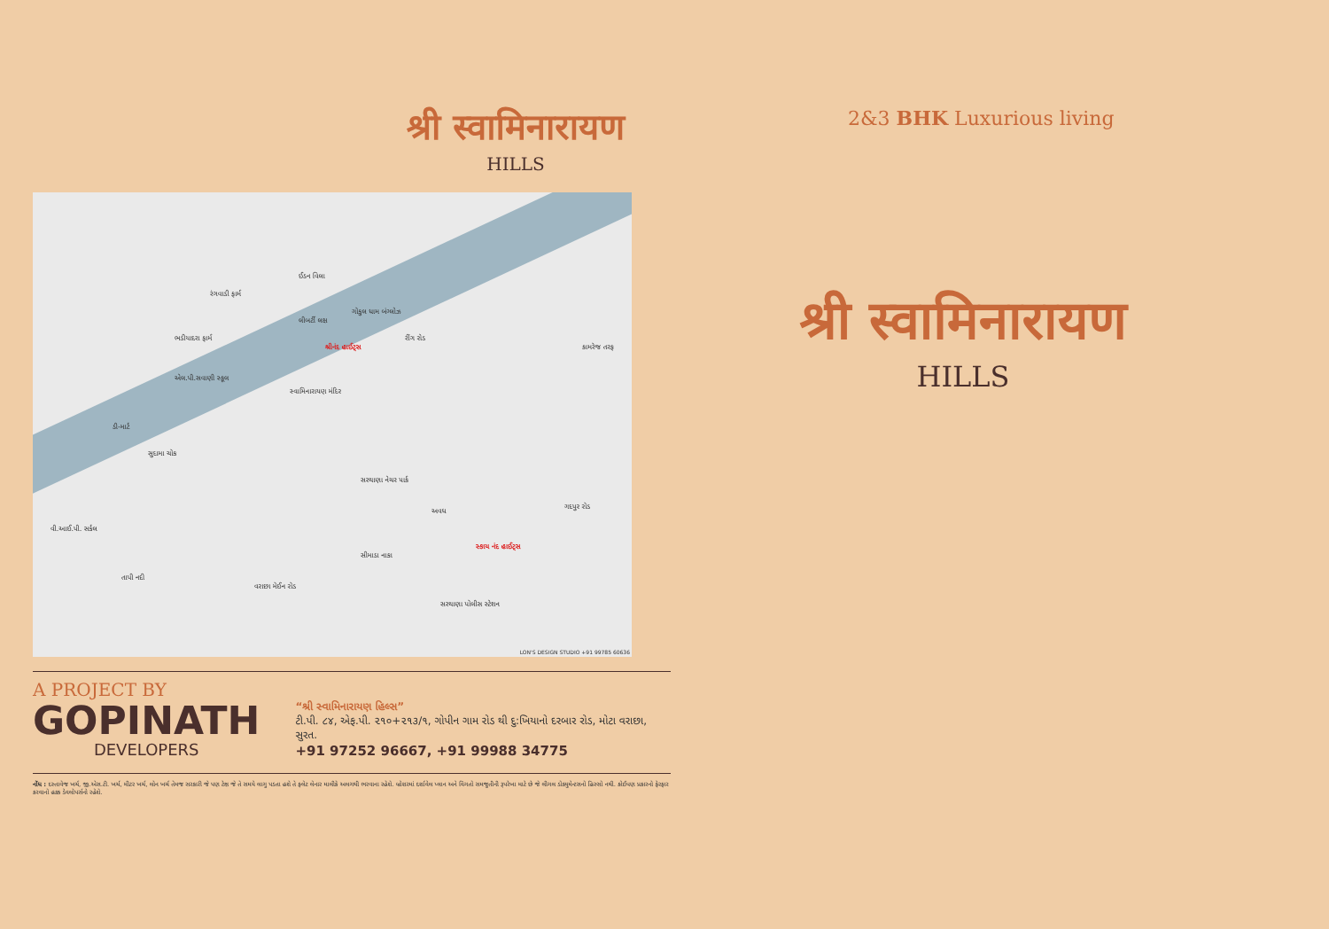श्री स्वामिनारायण
HILLS
રંગવાડી ફાર્મ
ઈડન વિલા
લીબર્ટી લક્ષ
શ્રીનંદ હાઈટ્સ
ગોકુલ ધામ બંગ્લોઝ
ભડીયાદરા ફાર્મ
એલ.પી.સવાણી સ્કૂલ
સ્વામિનારાયણ મંદિર
ડી-માર્ટ
સુદામા ચોક
વી.આઈ.પી. સર્કલ
સરથાણા નેચર પાર્ક
અવધ
સ્કાય નંદ હાઈટ્સ
સીમાડા નાકા
સરથાણા પોલીસ સ્ટેશન
તાપી નદી
રીંગ રોડ
ગદપુર રોડ
કામરેજ તરફ
વરાછા મેઈન રોડ
LON'S DESIGN STUDIO +91 99785 60636
A PROJECT BY
GOPINATH
DEVELOPERS
“શ્રી સ્વામિનારાયણ હિલ્સ”
ટી.પી. ૮૪, એફ.પી. ૨૧૦+૨૧૩/૧, ગોપીન ગામ રોડ થી દુ:ખિયાનો દરબાર રોડ, મોટા વરાછા, સુરત.
+91 97252 96667, +91 99988 34775
નોંધ : દસ્તાવેજ ખર્ચ, જી.એસ.ટી. ખર્ચ, મીટર ખર્ચ, લોન ખર્ચ તેમજ સરકારી જે પણ ટેક્ષ જે તે સમયે લાગુ પડતા હશે તે ફ્લેટ લેનાર માલીકે અલગથી ભરવાના રહેશે. બ્રોશરમાં દર્શાવેલ પ્લાન અને વિગતો સમજુતીની રૂપરેખા માટે છે જે લીગલ ડોક્યુમેન્ટસનો હિસ્સો નથી. કોઈપણ પ્રકારનો ફેરફાર કરવાનો હક્ક ડેવલોપર્સનો રહેશે.
2&3 BHK Luxurious living
श्री स्वामिनारायण
HILLS